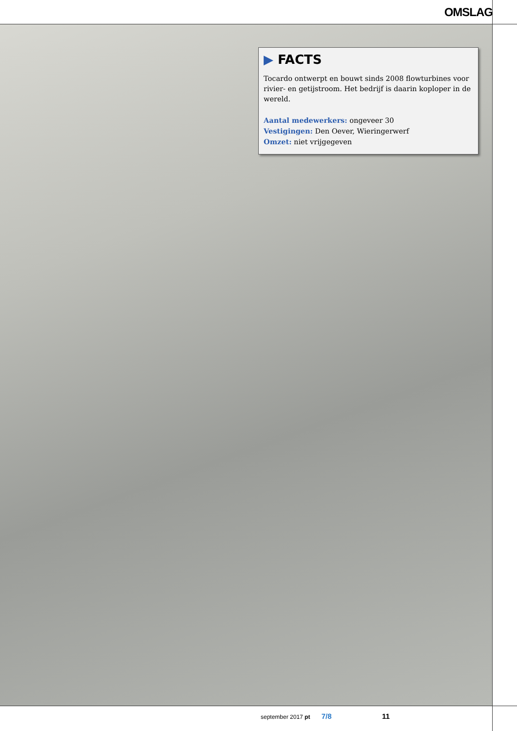OMSLAG
▶ FACTS
Tocardo ontwerpt en bouwt sinds 2008 flowturbines voor rivier- en getijstroom. Het bedrijf is daarin koploper in de wereld.
Aantal medewerkers: ongeveer 30
Vestigingen: Den Oever, Wieringerwerf
Omzet: niet vrijgegeven
september 2017 pt 7/8 11